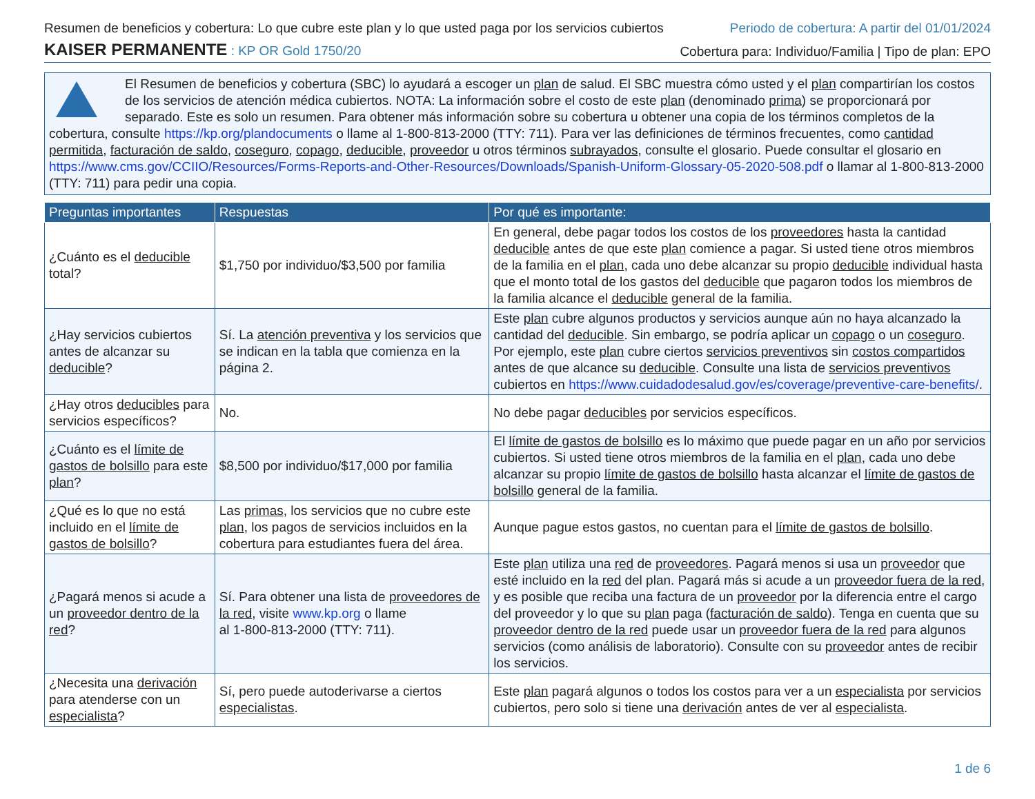Resumen de beneficios y cobertura: Lo que cubre este plan y lo que usted paga por los servicios cubiertos Periodo de cobertura: A partir del 01/01/2024
KAISER PERMANENTE : KP OR Gold 1750/20 Cobertura para: Individuo/Familia | Tipo de plan: EPO
El Resumen de beneficios y cobertura (SBC) lo ayudará a escoger un plan de salud. El SBC muestra cómo usted y el plan compartirían los costos de los servicios de atención médica cubiertos. NOTA: La información sobre el costo de este plan (denominado prima) se proporcionará por separado. Este es solo un resumen. Para obtener más información sobre su cobertura u obtener una copia de los términos completos de la cobertura, consulte https://kp.org/plandocuments o llame al 1-800-813-2000 (TTY: 711). Para ver las definiciones de términos frecuentes, como cantidad permitida, facturación de saldo, coseguro, copago, deducible, proveedor u otros términos subrayados, consulte el glosario. Puede consultar el glosario en https://www.cms.gov/CCIIO/Resources/Forms-Reports-and-Other-Resources/Downloads/Spanish-Uniform-Glossary-05-2020-508.pdf o llamar al 1-800-813-2000 (TTY: 711) para pedir una copia.
| Preguntas importantes | Respuestas | Por qué es importante: |
| --- | --- | --- |
| ¿Cuánto es el deducible total? | $1,750 por individuo/$3,500 por familia | En general, debe pagar todos los costos de los proveedores hasta la cantidad deducible antes de que este plan comience a pagar. Si usted tiene otros miembros de la familia en el plan , cada uno debe alcanzar su propio deducible individual hasta que el monto total de los gastos del deducible que pagaron todos los miembros de la familia alcance el deducible general de la familia. |
| ¿Hay servicios cubiertos antes de alcanzar su deducible ? | Sí. La atención preventiva y los servicios que se indican en la tabla que comienza en la página 2. | Este plan cubre algunos productos y servicios aunque aún no haya alcanzado la cantidad del deducible . Sin embargo, se podría aplicar un copago o un coseguro . Por ejemplo, este plan cubre ciertos servicios preventivos sin costos compartidos antes de que alcance su deducible . Consulte una lista de servicios preventivos cubiertos en https://www.cuidadodesalud.gov/es/coverage/preventive-care-benefits/ . |
| ¿Hay otros deducibles para servicios específicos? | No. | No debe pagar deducibles por servicios específicos. |
| ¿Cuánto es el límite de gastos de bolsillo para este plan ? | $8,500 por individuo/$17,000 por familia | El límite de gastos de bolsillo es lo máximo que puede pagar en un año por servicios cubiertos. Si usted tiene otros miembros de la familia en el plan , cada uno debe alcanzar su propio límite de gastos de bolsillo hasta alcanzar el límite de gastos de bolsillo general de la familia. |
| ¿Qué es lo que no está incluido en el límite de gastos de bolsillo ? | Las primas , los servicios que no cubre este plan , los pagos de servicios incluidos en la cobertura para estudiantes fuera del área. | Aunque pague estos gastos, no cuentan para el límite de gastos de bolsillo . |
| ¿Pagará menos si acude a un proveedor dentro de la red ? | Sí. Para obtener una lista de proveedores de la red , visite www.kp.org o llame al 1-800-813-2000 (TTY: 711). | Este plan utiliza una red de proveedores . Pagará menos si usa un proveedor que esté incluido en la red del plan. Pagará más si acude a un proveedor fuera de la red , y es posible que reciba una factura de un proveedor por la diferencia entre el cargo del proveedor y lo que su plan paga ( facturación de saldo ). Tenga en cuenta que su proveedor dentro de la red puede usar un proveedor fuera de la red para algunos servicios (como análisis de laboratorio). Consulte con su proveedor antes de recibir los servicios. |
| ¿Necesita una derivación para atenderse con un especialista ? | Sí, pero puede autoderivarse a ciertos especialistas . | Este plan pagará algunos o todos los costos para ver a un especialista por servicios cubiertos, pero solo si tiene una derivación antes de ver al especialista . |
1 de 6